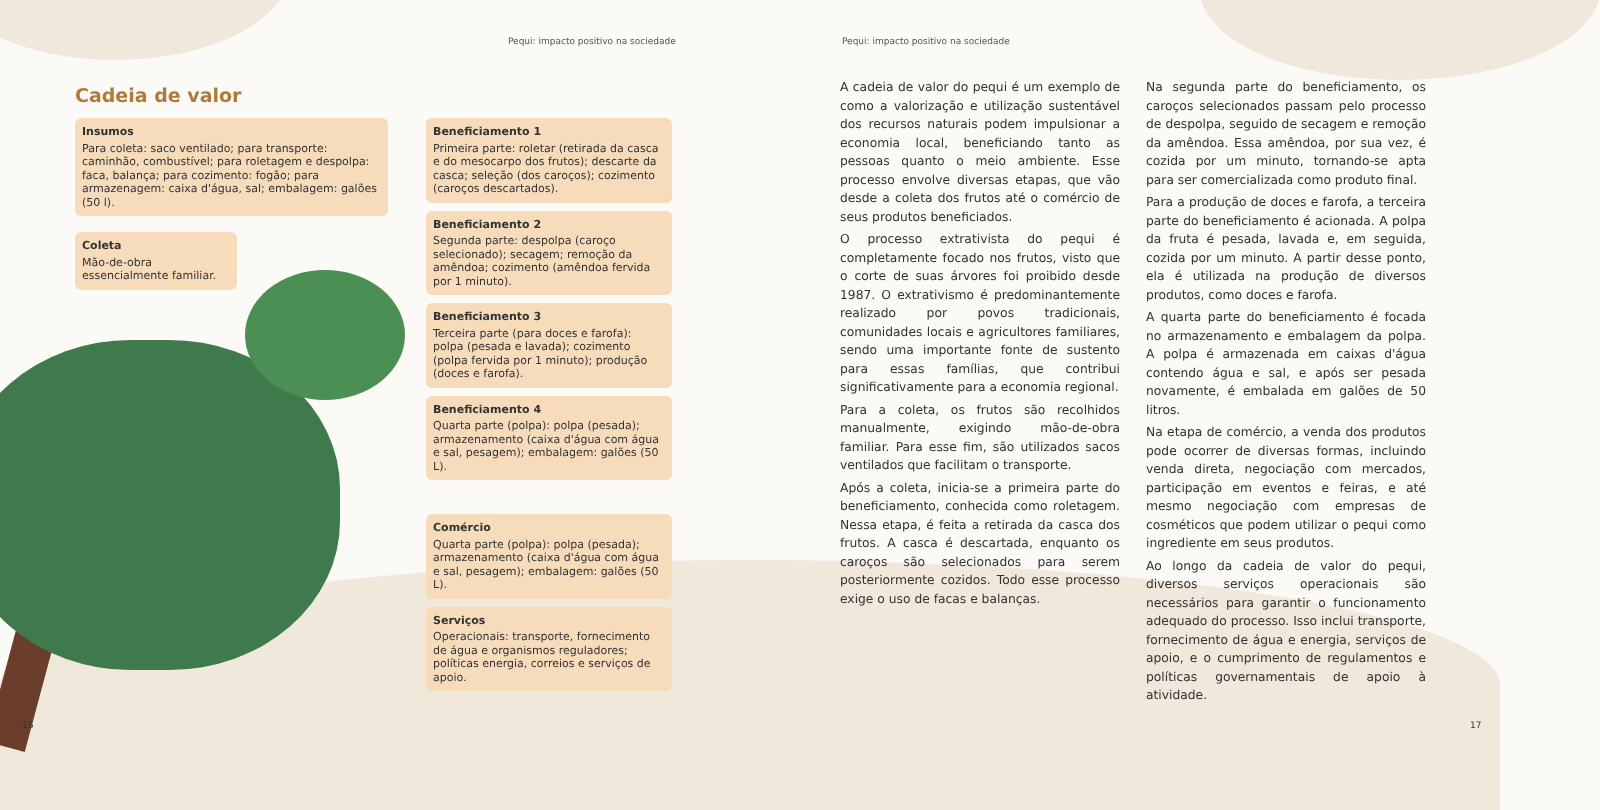Pequi: impacto positivo na sociedade
Cadeia de valor
Insumos
Para coleta: saco ventilado; para transporte: caminhão, combustível; para roletagem e despolpa: faca, balança; para cozimento: fogão; para armazenagem: caixa d'água, sal; embalagem: galões (50 l).
Coleta
Mão-de-obra essencialmente familiar.
Beneficiamento 1
Primeira parte: roletar (retirada da casca e do mesocarpo dos frutos); descarte da casca; seleção (dos caroços); cozimento (caroços descartados).
Beneficiamento 2
Segunda parte: despolpa (caroço selecionado); secagem; remoção da amêndoa; cozimento (amêndoa fervida por 1 minuto).
Beneficiamento 3
Terceira parte (para doces e farofa): polpa (pesada e lavada); cozimento (polpa fervida por 1 minuto); produção (doces e farofa).
Beneficiamento 4
Quarta parte (polpa): polpa (pesada); armazenamento (caixa d'água com água e sal, pesagem); embalagem: galões (50 L).
Comércio
Quarta parte (polpa): polpa (pesada); armazenamento (caixa d'água com água e sal, pesagem); embalagem: galões (50 L).
Serviços
Operacionais: transporte, fornecimento de água e organismos reguladores; políticas energia, correios e serviços de apoio.
16
Pequi: impacto positivo na sociedade
A cadeia de valor do pequi é um exemplo de como a valorização e utilização sustentável dos recursos naturais podem impulsionar a economia local, beneficiando tanto as pessoas quanto o meio ambiente. Esse processo envolve diversas etapas, que vão desde a coleta dos frutos até o comércio de seus produtos beneficiados.
O processo extrativista do pequi é completamente focado nos frutos, visto que o corte de suas árvores foi proibido desde 1987. O extrativismo é predominantemente realizado por povos tradicionais, comunidades locais e agricultores familiares, sendo uma importante fonte de sustento para essas famílias, que contribui significativamente para a economia regional.
Para a coleta, os frutos são recolhidos manualmente, exigindo mão-de-obra familiar. Para esse fim, são utilizados sacos ventilados que facilitam o transporte.
Após a coleta, inicia-se a primeira parte do beneficiamento, conhecida como roletagem. Nessa etapa, é feita a retirada da casca dos frutos. A casca é descartada, enquanto os caroços são selecionados para serem posteriormente cozidos. Todo esse processo exige o uso de facas e balanças.
Na segunda parte do beneficiamento, os caroços selecionados passam pelo processo de despolpa, seguido de secagem e remoção da amêndoa. Essa amêndoa, por sua vez, é cozida por um minuto, tornando-se apta para ser comercializada como produto final.
Para a produção de doces e farofa, a terceira parte do beneficiamento é acionada. A polpa da fruta é pesada, lavada e, em seguida, cozida por um minuto. A partir desse ponto, ela é utilizada na produção de diversos produtos, como doces e farofa.
A quarta parte do beneficiamento é focada no armazenamento e embalagem da polpa. A polpa é armazenada em caixas d'água contendo água e sal, e após ser pesada novamente, é embalada em galões de 50 litros.
Na etapa de comércio, a venda dos produtos pode ocorrer de diversas formas, incluindo venda direta, negociação com mercados, participação em eventos e feiras, e até mesmo negociação com empresas de cosméticos que podem utilizar o pequi como ingrediente em seus produtos.
Ao longo da cadeia de valor do pequi, diversos serviços operacionais são necessários para garantir o funcionamento adequado do processo. Isso inclui transporte, fornecimento de água e energia, serviços de apoio, e o cumprimento de regulamentos e políticas governamentais de apoio à atividade.
17